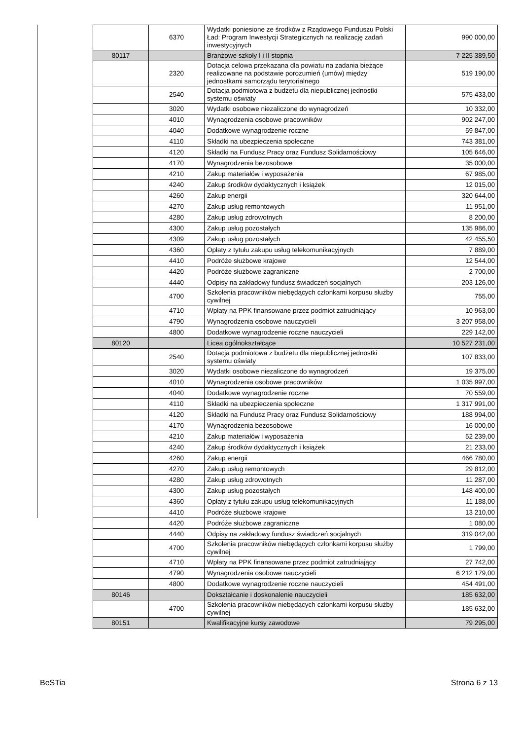| | 6370 | Wydatki poniesione ze środków z Rządowego Funduszu Polski Ład: Program Inwestycji Strategicznych na realizację zadań inwestycyjnych | 990 000,00 |
| 80117 | | Branżowe szkoły I i II stopnia | 7 225 389,50 |
| | 2320 | Dotacja celowa przekazana dla powiatu na zadania bieżące realizowane na podstawie porozumień (umów) między jednostkami samorządu terytorialnego | 519 190,00 |
| | 2540 | Dotacja podmiotowa z budżetu dla niepublicznej jednostki systemu oświaty | 575 433,00 |
| | 3020 | Wydatki osobowe niezaliczone do wynagrodzeń | 10 332,00 |
| | 4010 | Wynagrodzenia osobowe pracowników | 902 247,00 |
| | 4040 | Dodatkowe wynagrodzenie roczne | 59 847,00 |
| | 4110 | Składki na ubezpieczenia społeczne | 743 381,00 |
| | 4120 | Składki na Fundusz Pracy oraz Fundusz Solidarnościowy | 105 646,00 |
| | 4170 | Wynagrodzenia bezosobowe | 35 000,00 |
| | 4210 | Zakup materiałów i wyposażenia | 67 985,00 |
| | 4240 | Zakup środków dydaktycznych i książek | 12 015,00 |
| | 4260 | Zakup energii | 320 644,00 |
| | 4270 | Zakup usług remontowych | 11 951,00 |
| | 4280 | Zakup usług zdrowotnych | 8 200,00 |
| | 4300 | Zakup usług pozostałych | 135 986,00 |
| | 4309 | Zakup usług pozostałych | 42 455,50 |
| | 4360 | Opłaty z tytułu zakupu usług telekomunikacyjnych | 7 889,00 |
| | 4410 | Podróże służbowe krajowe | 12 544,00 |
| | 4420 | Podróże służbowe zagraniczne | 2 700,00 |
| | 4440 | Odpisy na zakładowy fundusz świadczeń socjalnych | 203 126,00 |
| | 4700 | Szkolenia pracowników niebędących członkami korpusu służby cywilnej | 755,00 |
| | 4710 | Wpłaty na PPK finansowane przez podmiot zatrudniający | 10 963,00 |
| | 4790 | Wynagrodzenia osobowe nauczycieli | 3 207 958,00 |
| | 4800 | Dodatkowe wynagrodzenie roczne nauczycieli | 229 142,00 |
| 80120 | | Licea ogólnokształcące | 10 527 231,00 |
| | 2540 | Dotacja podmiotowa z budżetu dla niepublicznej jednostki systemu oświaty | 107 833,00 |
| | 3020 | Wydatki osobowe niezaliczone do wynagrodzeń | 19 375,00 |
| | 4010 | Wynagrodzenia osobowe pracowników | 1 035 997,00 |
| | 4040 | Dodatkowe wynagrodzenie roczne | 70 559,00 |
| | 4110 | Składki na ubezpieczenia społeczne | 1 317 991,00 |
| | 4120 | Składki na Fundusz Pracy oraz Fundusz Solidarnościowy | 188 994,00 |
| | 4170 | Wynagrodzenia bezosobowe | 16 000,00 |
| | 4210 | Zakup materiałów i wyposażenia | 52 239,00 |
| | 4240 | Zakup środków dydaktycznych i książek | 21 233,00 |
| | 4260 | Zakup energii | 466 780,00 |
| | 4270 | Zakup usług remontowych | 29 812,00 |
| | 4280 | Zakup usług zdrowotnych | 11 287,00 |
| | 4300 | Zakup usług pozostałych | 148 400,00 |
| | 4360 | Opłaty z tytułu zakupu usług telekomunikacyjnych | 11 188,00 |
| | 4410 | Podróże służbowe krajowe | 13 210,00 |
| | 4420 | Podróże służbowe zagraniczne | 1 080,00 |
| | 4440 | Odpisy na zakładowy fundusz świadczeń socjalnych | 319 042,00 |
| | 4700 | Szkolenia pracowników niebędących członkami korpusu służby cywilnej | 1 799,00 |
| | 4710 | Wpłaty na PPK finansowane przez podmiot zatrudniający | 27 742,00 |
| | 4790 | Wynagrodzenia osobowe nauczycieli | 6 212 179,00 |
| | 4800 | Dodatkowe wynagrodzenie roczne nauczycieli | 454 491,00 |
| 80146 | | Dokształcanie i doskonalenie nauczycieli | 185 632,00 |
| | 4700 | Szkolenia pracowników niebędących członkami korpusu służby cywilnej | 185 632,00 |
| 80151 | | Kwalifikacyjne kursy zawodowe | 79 295,00 |
BeSTia Strona 6 z 13